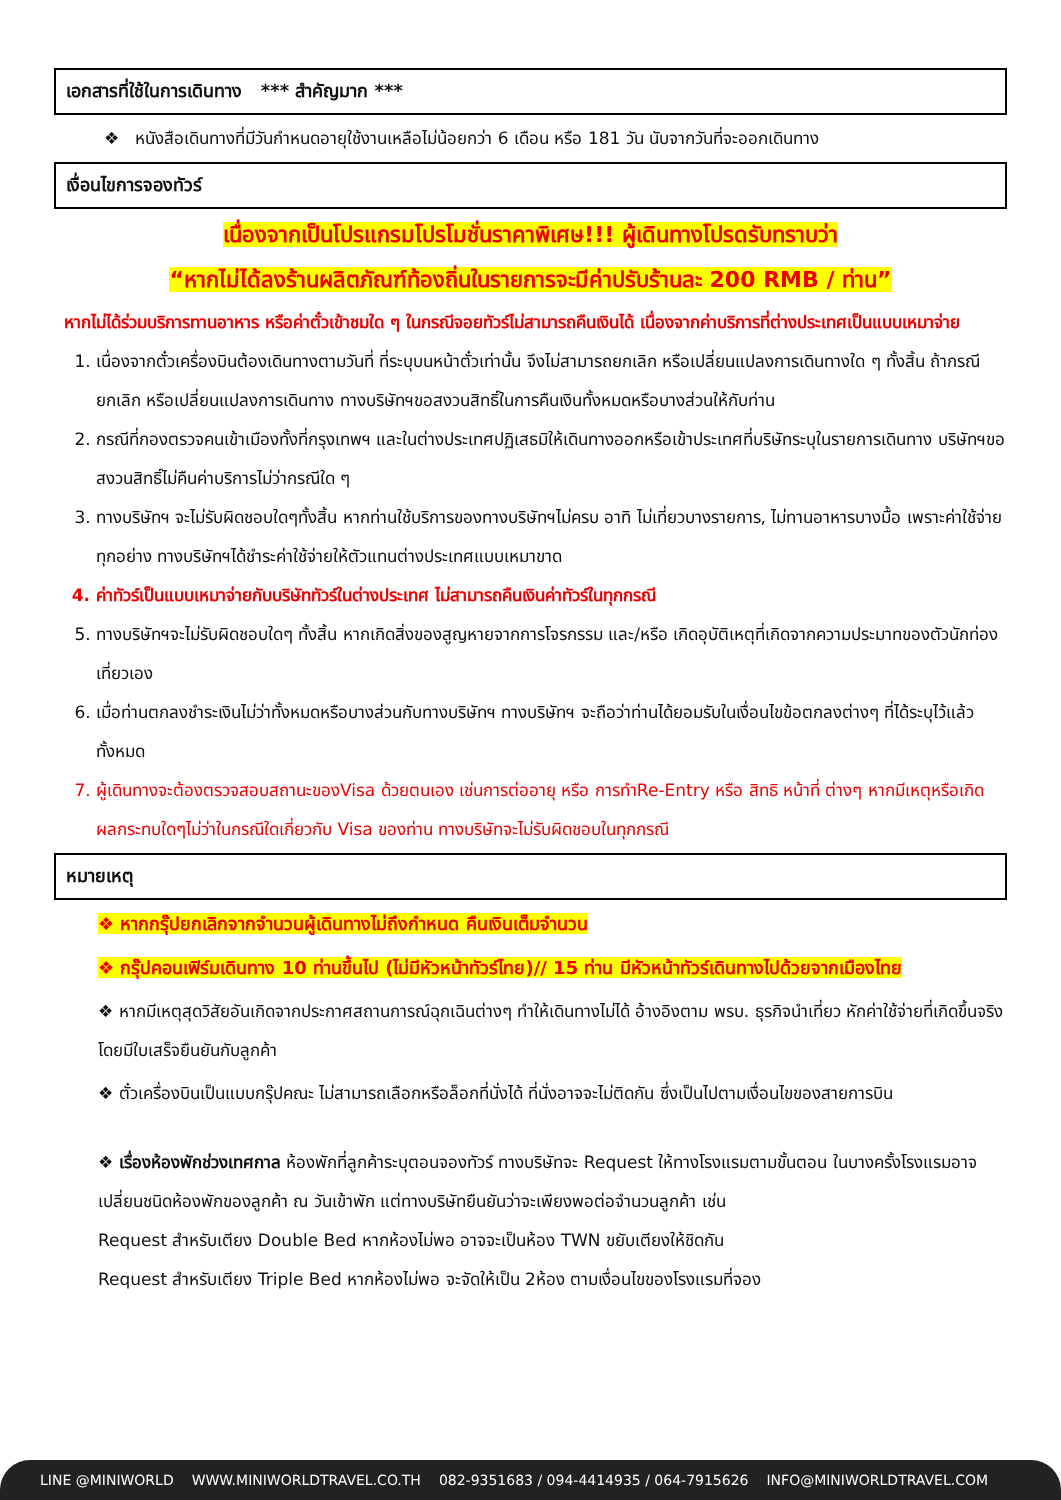เอกสารที่ใช้ในการเดินทาง *** สำคัญมาก ***
❖ หนังสือเดินทางที่มีวันกำหนดอายุใช้งานเหลือไม่น้อยกว่า 6 เดือน หรือ 181 วัน นับจากวันที่จะออกเดินทาง
เงื่อนไขการจองทัวร์
เนื่องจากเป็นโปรแกรมโปรโมชั่นราคาพิเศษ!!! ผู้เดินทางโปรดรับทราบว่า
“หากไม่ได้ลงร้านผลิตภัณฑ์ท้องถิ่นในรายการจะมีค่าปรับร้านละ 200 RMB / ท่าน”
หากไม่ได้ร่วมบริการทานอาหาร หรือค่าตั๋วเข้าชมใด ๆ ในกรณีจอยทัวร์ไม่สามารถคืนเงินได้ เนื่องจากค่าบริการที่ต่างประเทศเป็นแบบเหมาจ่าย
1. เนื่องจากตั๋วเครื่องบินต้องเดินทางตามวันที่ ที่ระบุบนหน้าตั๋วเท่านั้น จึงไม่สามารถยกเลิก หรือเปลี่ยนแปลงการเดินทางใด ๆ ทั้งสิ้น ถ้ากรณียกเลิก หรือเปลี่ยนแปลงการเดินทาง ทางบริษัทฯขอสงวนสิทธิ์ในการคืนเงินทั้งหมดหรือบางส่วนให้กับท่าน
2. กรณีที่กองตรวจคนเข้าเมืองทั้งที่กรุงเทพฯ และในต่างประเทศปฏิเสธมิให้เดินทางออกหรือเข้าประเทศที่บริษัทระบุในรายการเดินทาง บริษัทฯขอสงวนสิทธิ์ไม่คืนค่าบริการไม่ว่ากรณีใด ๆ
3. ทางบริษัทฯ จะไม่รับผิดชอบใดๆทั้งสิ้น หากท่านใช้บริการของทางบริษัทฯไม่ครบ อาทิ ไม่เที่ยวบางรายการ, ไม่ทานอาหารบางมื้อ เพราะค่าใช้จ่ายทุกอย่าง ทางบริษัทฯได้ชำระค่าใช้จ่ายให้ตัวแทนต่างประเทศแบบเหมาขาด
4. ค่าทัวร์เป็นแบบเหมาจ่ายกับบริษัททัวร์ในต่างประเทศ ไม่สามารถคืนเงินค่าทัวร์ในทุกกรณี
5. ทางบริษัทฯจะไม่รับผิดชอบใดๆ ทั้งสิ้น หากเกิดสิ่งของสูญหายจากการโจรกรรม และ/หรือ เกิดอุบัติเหตุที่เกิดจากความประมาทของตัวนักท่องเที่ยวเอง
6. เมื่อท่านตกลงชำระเงินไม่ว่าทั้งหมดหรือบางส่วนกับทางบริษัทฯ ทางบริษัทฯ จะถือว่าท่านได้ยอมรับในเงื่อนไขข้อตกลงต่างๆ ที่ได้ระบุไว้แล้วทั้งหมด
7. ผู้เดินทางจะต้องตรวจสอบสถานะของVisa ด้วยตนเอง เช่นการต่ออายุ หรือ การทำRe-Entry หรือ สิทธิ หน้าที่ ต่างๆ หากมีเหตุหรือเกิดผลกระทบใดๆไม่ว่าในกรณีใดเกี่ยวกับ Visa ของท่าน ทางบริษัทจะไม่รับผิดชอบในทุกกรณี
หมายเหตุ
❖ หากกรุ๊ปยกเลิกจากจำนวนผู้เดินทางไม่ถึงกำหนด คืนเงินเต็มจำนวน
❖ กรุ๊ปคอนเฟิร์มเดินทาง 10 ท่านขึ้นไป (ไม่มีหัวหน้าทัวร์ไทย)// 15 ท่าน มีหัวหน้าทัวร์เดินทางไปด้วยจากเมืองไทย
❖ หากมีเหตุสุดวิสัยอันเกิดจากประกาศสถานการณ์ฉุกเฉินต่างๆ ทำให้เดินทางไม่ได้ อ้างอิงตาม พรบ. ธุรกิจนำเที่ยว หักค่าใช้จ่ายที่เกิดขึ้นจริงโดยมีใบเสร็จยืนยันกับลูกค้า
❖ ตั๋วเครื่องบินเป็นแบบกรุ๊ปคณะ ไม่สามารถเลือกหรือล็อกที่นั่งได้ ที่นั่งอาจจะไม่ติดกัน ซึ่งเป็นไปตามเงื่อนไขของสายการบิน
❖ เรื่องห้องพักช่วงเทศกาล ห้องพักที่ลูกค้าระบุตอนจองทัวร์ ทางบริษัทจะ Request ให้ทางโรงแรมตามขั้นตอน ในบางครั้งโรงแรมอาจเปลี่ยนชนิดห้องพักของลูกค้า ณ วันเข้าพัก แต่ทางบริษัทยืนยันว่าจะเพียงพอต่อจำนวนลูกค้า เช่น
Request สำหรับเตียง Double Bed หากห้องไม่พอ อาจจะเป็นห้อง TWN ขยับเตียงให้ชิดกัน
Request สำหรับเตียง Triple Bed หากห้องไม่พอ จะจัดให้เป็น 2ห้อง ตามเงื่อนไขของโรงแรมที่จอง
LINE @MINIWORLD WWW.MINIWORLDTRAVEL.CO.TH 082-9351683 / 094-4414935 / 064-7915626 INFO@MINIWORLDTRAVEL.COM